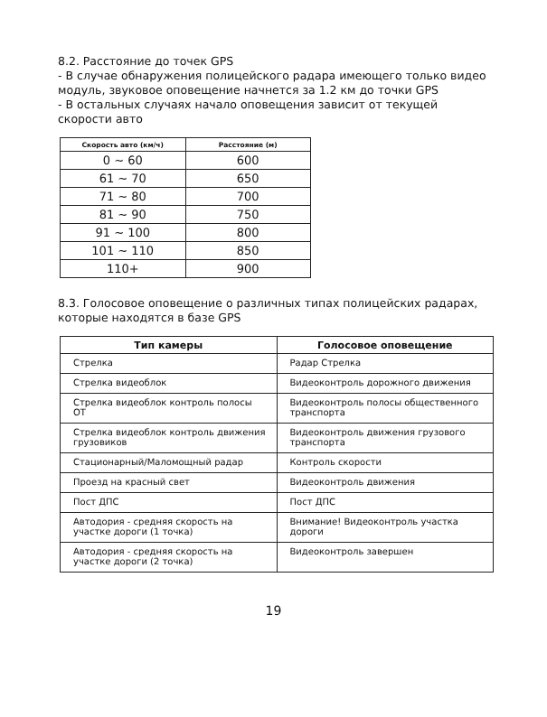8.2. Расстояние до точек GPS
- В случае обнаружения полицейского радара имеющего только видео модуль, звуковое оповещение начнется за 1.2 км до точки GPS
- В остальных случаях начало оповещения зависит от текущей скорости авто
| Скорость авто (км/ч) | Расстояние (м) |
| --- | --- |
| 0 ~ 60 | 600 |
| 61 ~ 70 | 650 |
| 71 ~ 80 | 700 |
| 81 ~ 90 | 750 |
| 91 ~ 100 | 800 |
| 101 ~ 110 | 850 |
| 110+ | 900 |
8.3. Голосовое оповещение о различных типах полицейских радарах, которые находятся в базе GPS
| Тип камеры | Голосовое оповещение |
| --- | --- |
| Стрелка | Радар Стрелка |
| Стрелка видеоблок | Видеоконтроль дорожного движения |
| Стрелка видеоблок контроль полосы ОТ | Видеоконтроль полосы общественного транспорта |
| Стрелка видеоблок контроль движения грузовиков | Видеоконтроль движения грузового транспорта |
| Стационарный/Маломощный радар | Контроль скорости |
| Проезд на красный свет | Видеоконтроль движения |
| Пост ДПС | Пост ДПС |
| Автодория - средняя скорость на участке дороги (1 точка) | Внимание! Видеоконтроль участка дороги |
| Автодория - средняя скорость на участке дороги (2 точка) | Видеоконтроль завершен |
19